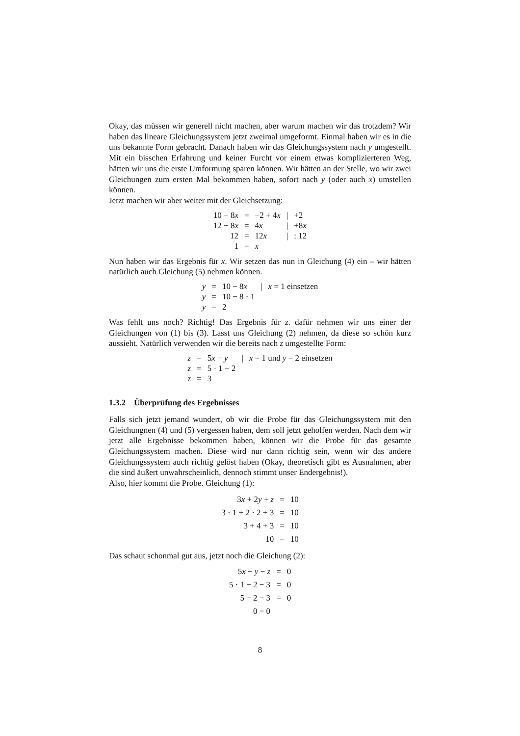Okay, das müssen wir generell nicht machen, aber warum machen wir das trotzdem? Wir haben das lineare Gleichungssystem jetzt zweimal umgeformt. Einmal haben wir es in die uns bekannte Form gebracht. Danach haben wir das Gleichungssystem nach y umgestellt. Mit ein bisschen Erfahrung und keiner Furcht vor einem etwas komplizierteren Weg, hätten wir uns die erste Umformung sparen können. Wir hätten an der Stelle, wo wir zwei Gleichungen zum ersten Mal bekommen haben, sofort nach y (oder auch x) umstellen können.
Jetzt machen wir aber weiter mit der Gleichsetzung:
| 10 − 8 x | = | −2 + 4 x | / | +2 |
| 12 − 8 x | = | 4 x | / | +8 x |
| 12 | = | 12 x | / | : 12 |
| 1 | = | x | | |
Nun haben wir das Ergebnis für x. Wir setzen das nun in Gleichung (4) ein – wir hätten natürlich auch Gleichung (5) nehmen können.
| y | = | 10 − 8 x | / | x = 1 einsetzen |
| y | = | 10 − 8 · 1 | | |
| y | = | 2 | | |
Was fehlt uns noch? Richtig! Das Ergebnis für z. dafür nehmen wir uns einer der Gleichungen von (1) bis (3). Lasst uns Gleichung (2) nehmen, da diese so schön kurz aussieht. Natürlich verwenden wir die bereits nach z umgestellte Form:
| z | = | 5 x − y | / | x = 1 und y = 2 einsetzen |
| z | = | 5 · 1 − 2 | | |
| z | = | 3 | | |
1.3.2 Überprüfung des Ergebnisses
Falls sich jetzt jemand wundert, ob wir die Probe für das Gleichungssystem mit den Gleichungnen (4) und (5) vergessen haben, dem soll jetzt geholfen werden. Nach dem wir jetzt alle Ergebnisse bekommen haben, können wir die Probe für das gesamte Gleichungssystem machen. Diese wird nur dann richtig sein, wenn wir das andere Gleichungssystem auch richtig gelöst haben (Okay, theoretisch gibt es Ausnahmen, aber die sind äußert unwahrscheinlich, dennoch stimmt unser Endergebnis!).
Also, hier kommt die Probe. Gleichung (1):
| 3 x + 2 y + z | = | 10 |
| 3 · 1 + 2 · 2 + 3 | = | 10 |
| 3 + 4 + 3 | = | 10 |
| 10 | = | 10 |
Das schaut schonmal gut aus, jetzt noch die Gleichung (2):
| 5 x − y − z | = | 0 |
| 5 · 1 − 2 − 3 | = | 0 |
| 5 − 2 − 3 | = | 0 |
| 0 = 0 | | |
8